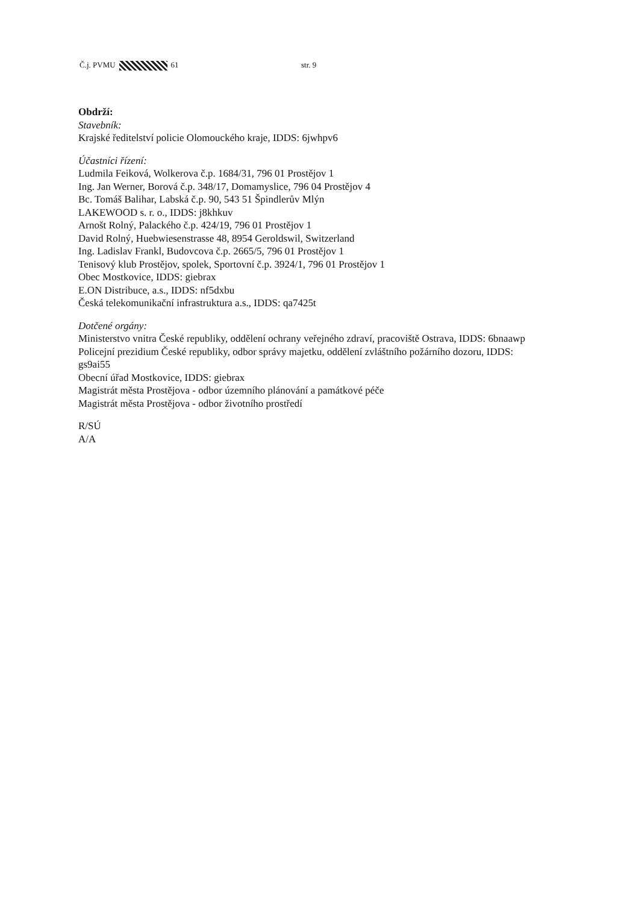Č.j. PVMU 61 str. 9
Obdrží:
Stavebník:
Krajské ředitelství policie Olomouckého kraje, IDDS: 6jwhpv6
Účastníci řízení:
Ludmila Feiková, Wolkerova č.p. 1684/31, 796 01 Prostějov 1
Ing. Jan Werner, Borová č.p. 348/17, Domamyslice, 796 04 Prostějov 4
Bc. Tomáš Balihar, Labská č.p. 90, 543 51 Špindlerův Mlýn
LAKEWOOD s. r. o., IDDS: j8khkuv
Arnošt Rolný, Palackého č.p. 424/19, 796 01 Prostějov 1
David Rolný, Huebwiesenstrasse 48, 8954 Geroldswil, Switzerland
Ing. Ladislav Frankl, Budovcova č.p. 2665/5, 796 01 Prostějov 1
Tenisový klub Prostějov, spolek, Sportovní č.p. 3924/1, 796 01 Prostějov 1
Obec Mostkovice, IDDS: giebrax
E.ON Distribuce, a.s., IDDS: nf5dxbu
Česká telekomunikační infrastruktura a.s., IDDS: qa7425t
Dotčené orgány:
Ministerstvo vnitra České republiky, oddělení ochrany veřejného zdraví, pracoviště Ostrava, IDDS: 6bnaawp
Policejní prezidium České republiky, odbor správy majetku, oddělení zvláštního požárního dozoru, IDDS: gs9ai55
Obecní úřad Mostkovice, IDDS: giebrax
Magistrát města Prostějova - odbor územního plánování a památkové péče
Magistrát města Prostějova - odbor životního prostředí
R/SÚ
A/A